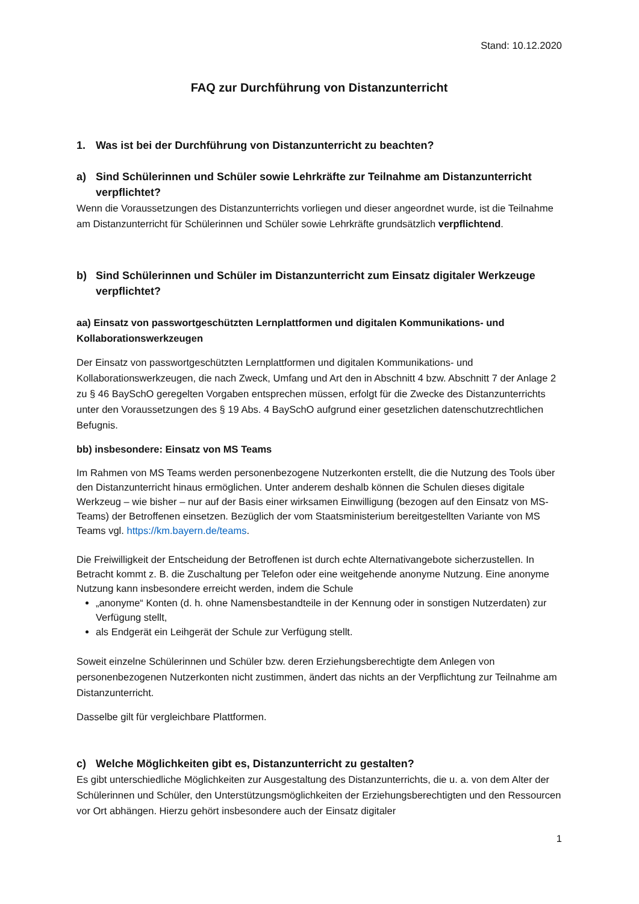Stand: 10.12.2020
FAQ zur Durchführung von Distanzunterricht
1. Was ist bei der Durchführung von Distanzunterricht zu beachten?
a) Sind Schülerinnen und Schüler sowie Lehrkräfte zur Teilnahme am Distanzunterricht verpflichtet?
Wenn die Voraussetzungen des Distanzunterrichts vorliegen und dieser angeordnet wurde, ist die Teilnahme am Distanzunterricht für Schülerinnen und Schüler sowie Lehrkräfte grundsätzlich verpflichtend.
b) Sind Schülerinnen und Schüler im Distanzunterricht zum Einsatz digitaler Werkzeuge verpflichtet?
aa) Einsatz von passwortgeschützten Lernplattformen und digitalen Kommunikations- und Kollaborationswerkzeugen
Der Einsatz von passwortgeschützten Lernplattformen und digitalen Kommunikations- und Kollaborationswerkzeugen, die nach Zweck, Umfang und Art den in Abschnitt 4 bzw. Abschnitt 7 der Anlage 2 zu § 46 BaySchO geregelten Vorgaben entsprechen müssen, erfolgt für die Zwecke des Distanzunterrichts unter den Voraussetzungen des § 19 Abs. 4 BaySchO aufgrund einer gesetzlichen datenschutzrechtlichen Befugnis.
bb) insbesondere: Einsatz von MS Teams
Im Rahmen von MS Teams werden personenbezogene Nutzerkonten erstellt, die die Nutzung des Tools über den Distanzunterricht hinaus ermöglichen. Unter anderem deshalb können die Schulen dieses digitale Werkzeug – wie bisher – nur auf der Basis einer wirksamen Einwilligung (bezogen auf den Einsatz von MS-Teams) der Betroffenen einsetzen. Bezüglich der vom Staatsministerium bereitgestellten Variante von MS Teams vgl. https://km.bayern.de/teams.
Die Freiwilligkeit der Entscheidung der Betroffenen ist durch echte Alternativangebote sicherzustellen. In Betracht kommt z. B. die Zuschaltung per Telefon oder eine weitgehende anonyme Nutzung. Eine anonyme Nutzung kann insbesondere erreicht werden, indem die Schule
„anonyme“ Konten (d. h. ohne Namensbestandteile in der Kennung oder in sonstigen Nutzerdaten) zur Verfügung stellt,
als Endgerät ein Leihgerät der Schule zur Verfügung stellt.
Soweit einzelne Schülerinnen und Schüler bzw. deren Erziehungsberechtigte dem Anlegen von personenbezogenen Nutzerkonten nicht zustimmen, ändert das nichts an der Verpflichtung zur Teilnahme am Distanzunterricht.
Dasselbe gilt für vergleichbare Plattformen.
c) Welche Möglichkeiten gibt es, Distanzunterricht zu gestalten?
Es gibt unterschiedliche Möglichkeiten zur Ausgestaltung des Distanzunterrichts, die u. a. von dem Alter der Schülerinnen und Schüler, den Unterstützungsmöglichkeiten der Erziehungsberechtigten und den Ressourcen vor Ort abhängen. Hierzu gehört insbesondere auch der Einsatz digitaler
1